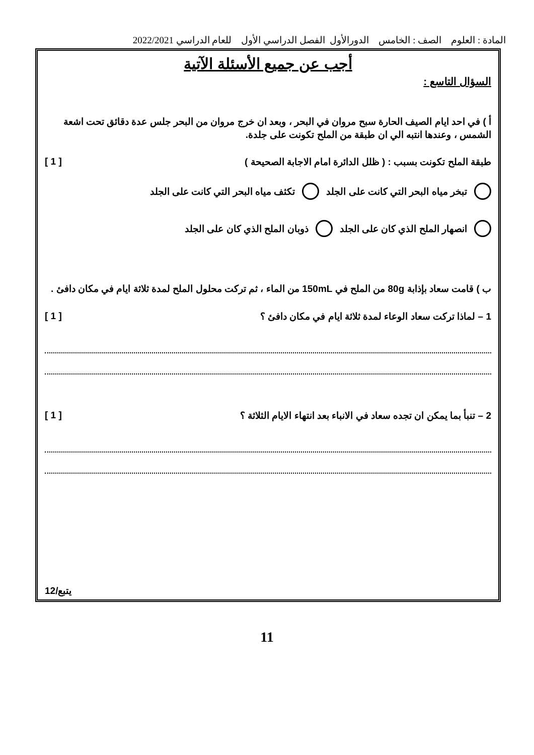المادة : العلوم الصف : الخامس الدورالأول الفصل الدراسي الأول للعام الدراسي 2022/2021
أجب عن جميع الأسئلة الآتية
السؤال التاسع :
أ ) في احد ايام الصيف الحارة سبح مروان في البحر ، وبعد ان خرج مروان من البحر جلس عدة دقائق تحت اشعة الشمس ، وعندها انتبه الي ان طبقة من الملح تكونت على جلدة.
طبقة الملح تكونت بسبب : ( ظلل الدائرة امام الاجابة الصحيحة ) [ 1 ]
تبخر مياه البحر التي كانت على الجلد تكثف مياه البحر التي كانت على الجلد
انصهار الملح الذي كان على الجلد ذوبان الملح الذي كان على الجلد
ب ) قامت سعاد بإذابة 80g من الملح في 150mL من الماء ، ثم تركت محلول الملح لمدة ثلاثة ايام في مكان دافئ .
1 – لماذا تركت سعاد الوعاء لمدة ثلاثة ايام في مكان دافئ ؟ [ 1 ]
2 – تنبأ بما يمكن ان تجده سعاد في الانباء بعد انتهاء الايام الثلاثة ؟ [ 1 ]
يتبع/12
11